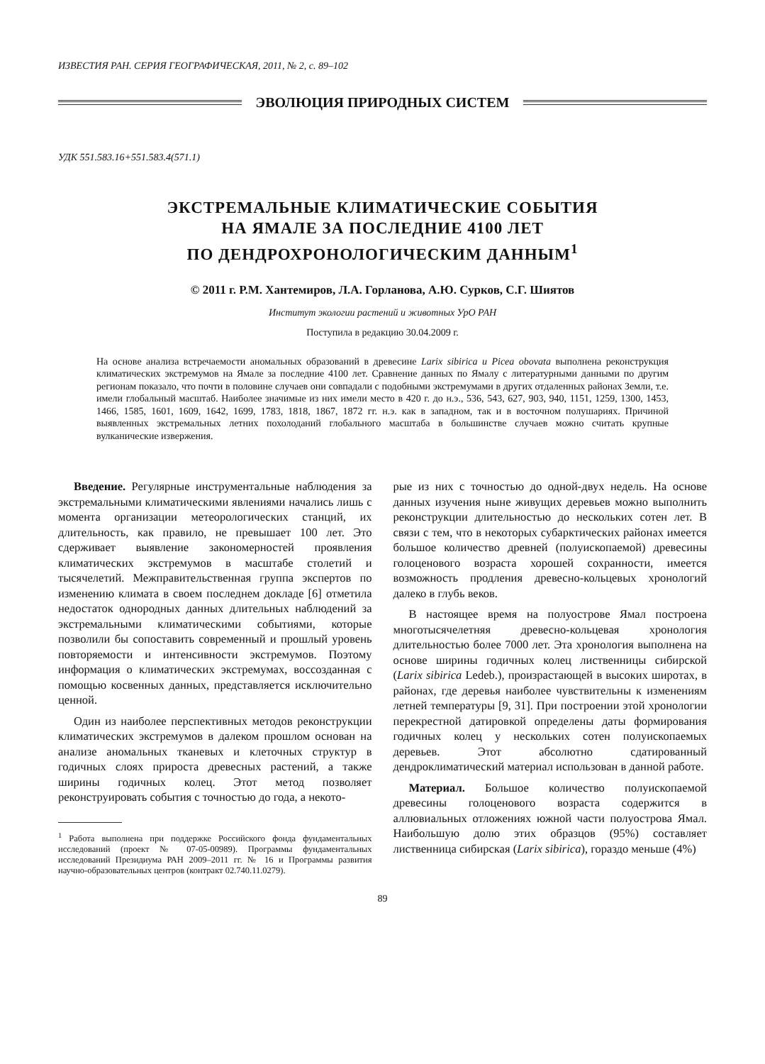ИЗВЕСТИЯ РАН. СЕРИЯ ГЕОГРАФИЧЕСКАЯ, 2011, № 2, с. 89–102
ЭВОЛЮЦИЯ ПРИРОДНЫХ СИСТЕМ
УДК 551.583.16+551.583.4(571.1)
ЭКСТРЕМАЛЬНЫЕ КЛИМАТИЧЕСКИЕ СОБЫТИЯ
НА ЯМАЛЕ ЗА ПОСЛЕДНИЕ 4100 ЛЕТ
ПО ДЕНДРОХРОНОЛОГИЧЕСКИМ ДАННЫМ<sup>1</sup>
© 2011 г. Р.М. Хантемиров, Л.А. Горланова, А.Ю. Сурков, С.Г. Шиятов
Институт экологии растений и животных УрО РАН
Поступила в редакцию 30.04.2009 г.
На основе анализа встречаемости аномальных образований в древесине Larix sibirica и Picea obovata выполнена реконструкция климатических экстремумов на Ямале за последние 4100 лет. Сравнение данных по Ямалу с литературными данными по другим регионам показало, что почти в половине случаев они совпадали с подобными экстремумами в других отдаленных районах Земли, т.е. имели глобальный масштаб. Наиболее значимые из них имели место в 420 г. до н.э., 536, 543, 627, 903, 940, 1151, 1259, 1300, 1453, 1466, 1585, 1601, 1609, 1642, 1699, 1783, 1818, 1867, 1872 гг. н.э. как в западном, так и в восточном полушариях. Причиной выявленных экстремальных летних похолоданий глобального масштаба в большинстве случаев можно считать крупные вулканические извержения.
Введение. Регулярные инструментальные наблюдения за экстремальными климатическими явлениями начались лишь с момента организации метеорологических станций, их длительность, как правило, не превышает 100 лет. Это сдерживает выявление закономерностей проявления климатических экстремумов в масштабе столетий и тысячелетий. Межправительственная группа экспертов по изменению климата в своем последнем докладе [6] отметила недостаток однородных данных длительных наблюдений за экстремальными климатическими событиями, которые позволили бы сопоставить современный и прошлый уровень повторяемости и интенсивности экстремумов. Поэтому информация о климатических экстремумах, воссозданная с помощью косвенных данных, представляется исключительно ценной.
Один из наиболее перспективных методов реконструкции климатических экстремумов в далеком прошлом основан на анализе аномальных тканевых и клеточных структур в годичных слоях прироста древесных растений, а также ширины годичных колец. Этот метод позволяет реконструировать события с точностью до года, а некото-
<sup>1</sup> Работа выполнена при поддержке Российского фонда фундаментальных исследований (проект № 07-05-00989). Программы фундаментальных исследований Президиума РАН 2009–2011 гг. № 16 и Программы развития научно-образовательных центров (контракт 02.740.11.0279).
рые из них с точностью до одной-двух недель. На основе данных изучения ныне живущих деревьев можно выполнить реконструкции длительностью до нескольких сотен лет. В связи с тем, что в некоторых субарктических районах имеется большое количество древней (полуископаемой) древесины голоценового возраста хорошей сохранности, имеется возможность продления древесно-кольцевых хронологий далеко в глубь веков.
В настоящее время на полуострове Ямал построена многотысячелетняя древесно-кольцевая хронология длительностью более 7000 лет. Эта хронология выполнена на основе ширины годичных колец лиственницы сибирской (Larix sibirica Ledeb.), произрастающей в высоких широтах, в районах, где деревья наиболее чувствительны к изменениям летней температуры [9, 31]. При построении этой хронологии перекрестной датировкой определены даты формирования годичных колец у нескольких сотен полуископаемых деревьев. Этот абсолютно сдатированный дендроклиматический материал использован в данной работе.
Материал. Большое количество полуископаемой древесины голоценового возраста содержится в аллювиальных отложениях южной части полуострова Ямал. Наибольшую долю этих образцов (95%) составляет лиственница сибирская (Larix sibirica), гораздо меньше (4%)
89